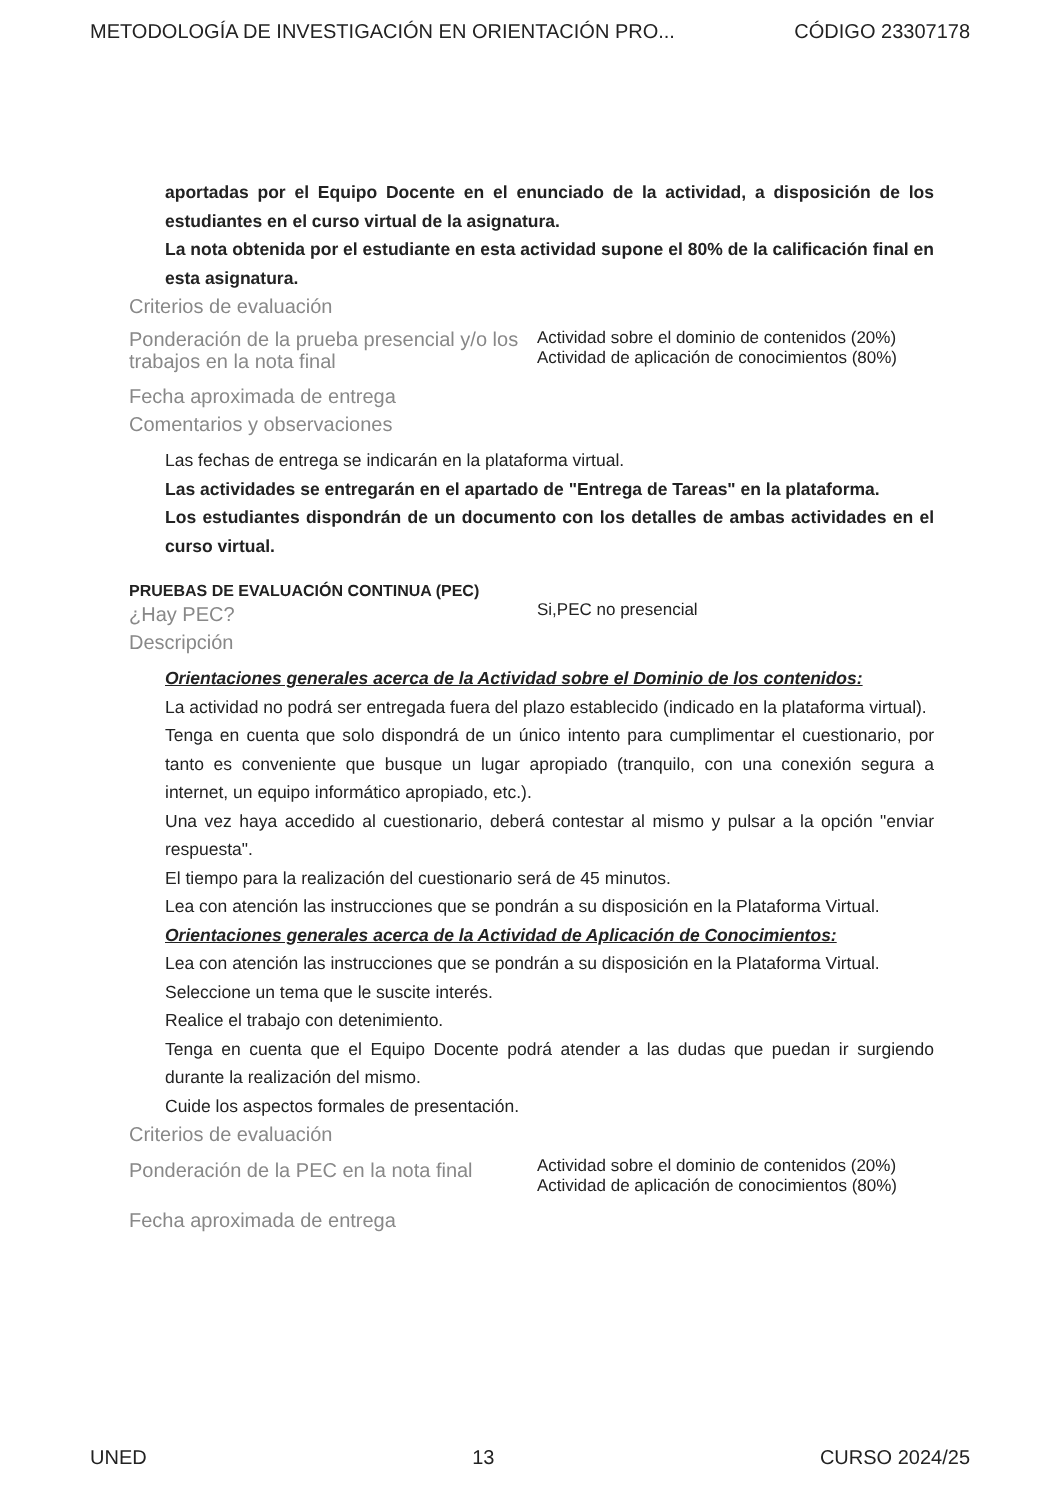METODOLOGÍA DE INVESTIGACIÓN EN ORIENTACIÓN PRO... CÓDIGO 23307178
aportadas por el Equipo Docente en el enunciado de la actividad, a disposición de los estudiantes en el curso virtual de la asignatura.
La nota obtenida por el estudiante en esta actividad supone el 80% de la calificación final en esta asignatura.
Criterios de evaluación
Ponderación de la prueba presencial y/o los trabajos en la nota final
Actividad sobre el dominio de contenidos (20%) Actividad de aplicación de conocimientos (80%)
Fecha aproximada de entrega
Comentarios y observaciones
Las fechas de entrega se indicarán en la plataforma virtual.
Las actividades se entregarán en el apartado de "Entrega de Tareas" en la plataforma.
Los estudiantes dispondrán de un documento con los detalles de ambas actividades en el curso virtual.
PRUEBAS DE EVALUACIÓN CONTINUA (PEC)
¿Hay PEC?
Si,PEC no presencial
Descripción
Orientaciones generales acerca de la Actividad sobre el Dominio de los contenidos:
La actividad no podrá ser entregada fuera del plazo establecido (indicado en la plataforma virtual).
Tenga en cuenta que solo dispondrá de un único intento para cumplimentar el cuestionario, por tanto es conveniente que busque un lugar apropiado (tranquilo, con una conexión segura a internet, un equipo informático apropiado, etc.).
Una vez haya accedido al cuestionario, deberá contestar al mismo y pulsar a la opción "enviar respuesta".
El tiempo para la realización del cuestionario será de 45 minutos.
Lea con atención las instrucciones que se pondrán a su disposición en la Plataforma Virtual.
Orientaciones generales acerca de la Actividad de Aplicación de Conocimientos:
Lea con atención las instrucciones que se pondrán a su disposición en la Plataforma Virtual.
Seleccione un tema que le suscite interés.
Realice el trabajo con detenimiento.
Tenga en cuenta que el Equipo Docente podrá atender a las dudas que puedan ir surgiendo durante la realización del mismo.
Cuide los aspectos formales de presentación.
Criterios de evaluación
Ponderación de la PEC en la nota final
Actividad sobre el dominio de contenidos (20%) Actividad de aplicación de conocimientos (80%)
Fecha aproximada de entrega
UNED 13 CURSO 2024/25